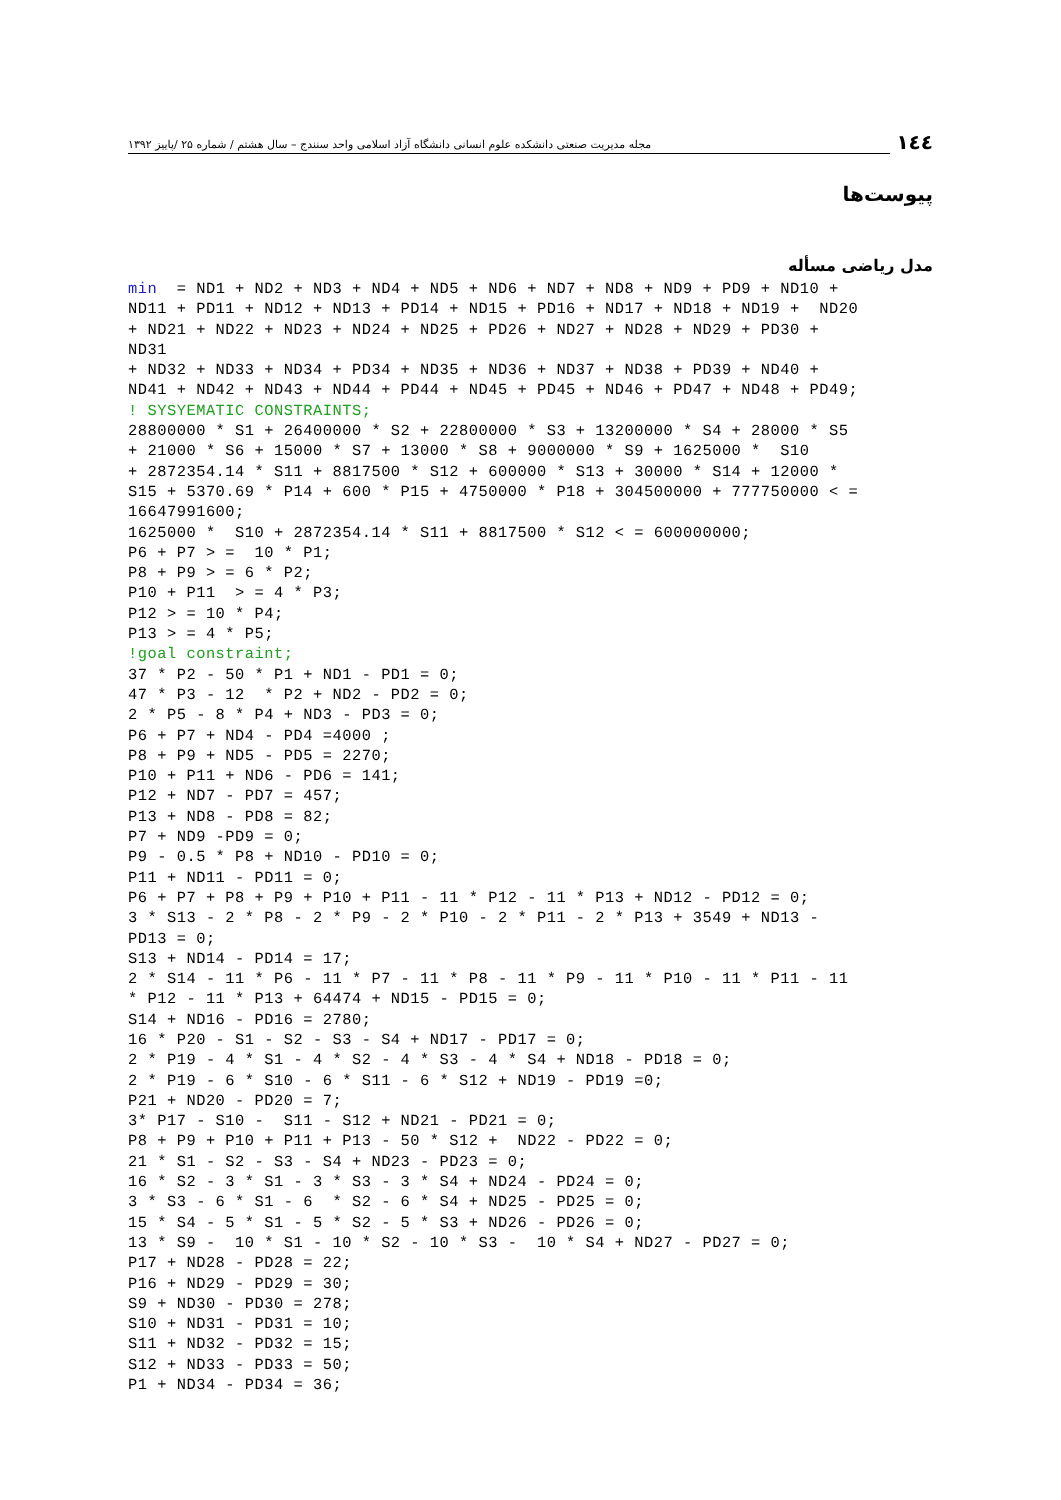١٤٤ مجله مدیریت صنعتی دانشکده علوم انسانی دانشگاه آزاد اسلامی واحد سنندج – سال هشتم / شماره ۲۵ /پاییز ۱۳۹۲
پیوست‌ها
مدل ریاضی مسأله
min  = ND1 + ND2 + ND3 + ND4 + ND5 + ND6 + ND7 + ND8 + ND9 + PD9 + ND10 +
ND11 + PD11 + ND12 + ND13 + PD14 + ND15 + PD16 + ND17 + ND18 + ND19 +  ND20
+ ND21 + ND22 + ND23 + ND24 + ND25 + PD26 + ND27 + ND28 + ND29 + PD30 +
ND31
+ ND32 + ND33 + ND34 + PD34 + ND35 + ND36 + ND37 + ND38 + PD39 + ND40 +
ND41 + ND42 + ND43 + ND44 + PD44 + ND45 + PD45 + ND46 + PD47 + ND48 + PD49;
! SYSYEMATIC CONSTRAINTS;
28800000 * S1 + 26400000 * S2 + 22800000 * S3 + 13200000 * S4 + 28000 * S5
+ 21000 * S6 + 15000 * S7 + 13000 * S8 + 9000000 * S9 + 1625000 *  S10
+ 2872354.14 * S11 + 8817500 * S12 + 600000 * S13 + 30000 * S14 + 12000 *
S15 + 5370.69 * P14 + 600 * P15 + 4750000 * P18 + 304500000 + 777750000 < =
16647991600;
1625000 *  S10 + 2872354.14 * S11 + 8817500 * S12 < = 600000000;
P6 + P7 > =  10 * P1;
P8 + P9 > = 6 * P2;
P10 + P11  > = 4 * P3;
P12 > = 10 * P4;
P13 > = 4 * P5;
!goal constraint;
37 * P2 - 50 * P1 + ND1 - PD1 = 0;
47 * P3 - 12  * P2 + ND2 - PD2 = 0;
2 * P5 - 8 * P4 + ND3 - PD3 = 0;
P6 + P7 + ND4 - PD4 =4000 ;
P8 + P9 + ND5 - PD5 = 2270;
P10 + P11 + ND6 - PD6 = 141;
P12 + ND7 - PD7 = 457;
P13 + ND8 - PD8 = 82;
P7 + ND9 -PD9 = 0;
P9 - 0.5 * P8 + ND10 - PD10 = 0;
P11 + ND11 - PD11 = 0;
P6 + P7 + P8 + P9 + P10 + P11 - 11 * P12 - 11 * P13 + ND12 - PD12 = 0;
3 * S13 - 2 * P8 - 2 * P9 - 2 * P10 - 2 * P11 - 2 * P13 + 3549 + ND13 -
PD13 = 0;
S13 + ND14 - PD14 = 17;
2 * S14 - 11 * P6 - 11 * P7 - 11 * P8 - 11 * P9 - 11 * P10 - 11 * P11 - 11
* P12 - 11 * P13 + 64474 + ND15 - PD15 = 0;
S14 + ND16 - PD16 = 2780;
16 * P20 - S1 - S2 - S3 - S4 + ND17 - PD17 = 0;
2 * P19 - 4 * S1 - 4 * S2 - 4 * S3 - 4 * S4 + ND18 - PD18 = 0;
2 * P19 - 6 * S10 - 6 * S11 - 6 * S12 + ND19 - PD19 =0;
P21 + ND20 - PD20 = 7;
3* P17 - S10 -  S11 - S12 + ND21 - PD21 = 0;
P8 + P9 + P10 + P11 + P13 - 50 * S12 +  ND22 - PD22 = 0;
21 * S1 - S2 - S3 - S4 + ND23 - PD23 = 0;
16 * S2 - 3 * S1 - 3 * S3 - 3 * S4 + ND24 - PD24 = 0;
3 * S3 - 6 * S1 - 6  * S2 - 6 * S4 + ND25 - PD25 = 0;
15 * S4 - 5 * S1 - 5 * S2 - 5 * S3 + ND26 - PD26 = 0;
13 * S9 -  10 * S1 - 10 * S2 - 10 * S3 -  10 * S4 + ND27 - PD27 = 0;
P17 + ND28 - PD28 = 22;
P16 + ND29 - PD29 = 30;
S9 + ND30 - PD30 = 278;
S10 + ND31 - PD31 = 10;
S11 + ND32 - PD32 = 15;
S12 + ND33 - PD33 = 50;
P1 + ND34 - PD34 = 36;